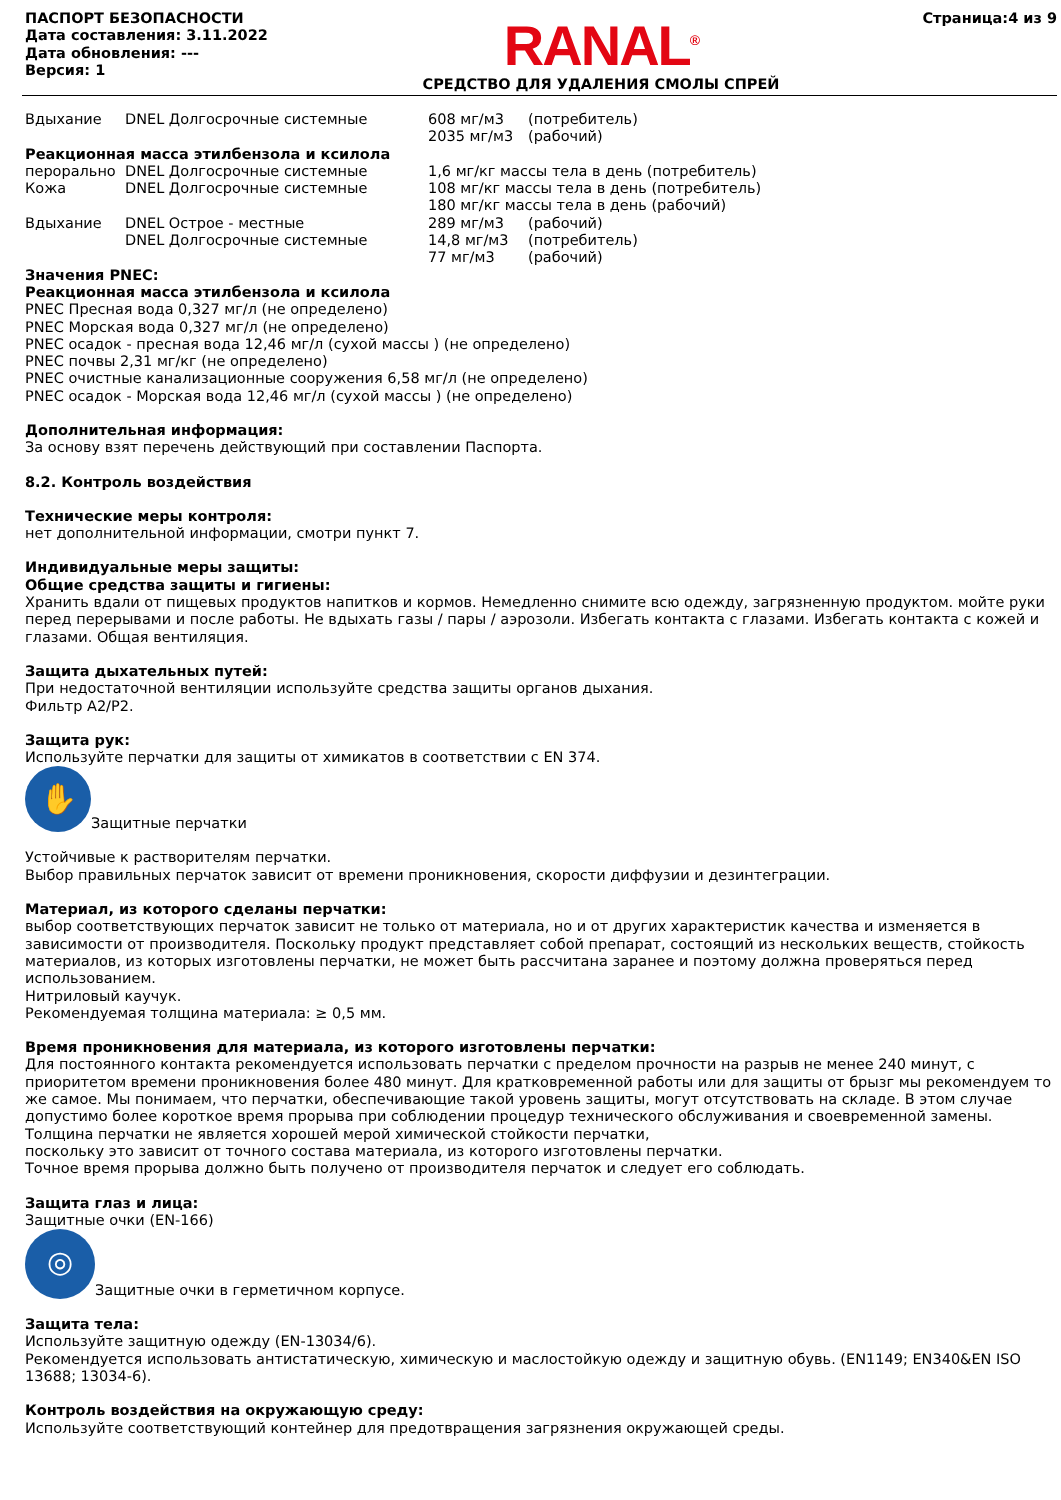ПАСПОРТ БЕЗОПАСНОСТИ
Дата составления: 3.11.2022
Дата обновления: ---
Версия: 1
RANAL<sup>®</sup>
СРЕДСТВО ДЛЯ УДАЛЕНИЯ СМОЛЫ СПРЕЙ
Страница:4 из 9
| Вдыхание | DNEL Долгосрочные системные | 608 мг/м3 | (потребитель) |
| | | 2035 мг/м3 | (рабочий) |
| Реакционная масса этилбензола и ксилола | | | |
| перорально | DNEL Долгосрочные системные | 1,6 мг/кг массы тела в день (потребитель) | |
| Кожа | DNEL Долгосрочные системные | 108 мг/кг массы тела в день (потребитель) | |
| | | 180 мг/кг массы тела в день (рабочий) | |
| Вдыхание | DNEL Острое - местные | 289 мг/м3 | (рабочий) |
| | DNEL Долгосрочные системные | 14,8 мг/м3 | (потребитель) |
| | | 77 мг/м3 | (рабочий) |
Значения PNEC:
Реакционная масса этилбензола и ксилола
PNEC Пресная вода 0,327 мг/л (не определено)
PNEC Морская вода 0,327 мг/л (не определено)
PNEC осадок - пресная вода 12,46 мг/л (сухой массы ) (не определено)
PNEC почвы 2,31 мг/кг (не определено)
PNEC очистные канализационные сооружения 6,58 мг/л (не определено)
PNEC осадок - Морская вода 12,46 мг/л (сухой массы ) (не определено)
Дополнительная информация:
За основу взят перечень действующий при составлении Паспорта.
8.2. Контроль воздействия
Технические меры контроля:
нет дополнительной информации, смотри пункт 7.
Индивидуальные меры защиты:
Общие средства защиты и гигиены:
Хранить вдали от пищевых продуктов напитков и кормов. Немедленно снимите всю одежду, загрязненную продуктом. мойте руки перед перерывами и после работы. Не вдыхать газы / пары / аэрозоли. Избегать контакта с глазами. Избегать контакта с кожей и глазами. Общая вентиляция.
Защита дыхательных путей:
При недостаточной вентиляции используйте средства защиты органов дыхания.
Фильтр A2/P2.
Защита рук:
Используйте перчатки для защиты от химикатов в соответствии с EN 374.
✋ Защитные перчатки
Устойчивые к растворителям перчатки.
Выбор правильных перчаток зависит от времени проникновения, скорости диффузии и дезинтеграции.
Материал, из которого сделаны перчатки:
выбор соответствующих перчаток зависит не только от материала, но и от других характеристик качества и изменяется в зависимости от производителя. Поскольку продукт представляет собой препарат, состоящий из нескольких веществ, стойкость материалов, из которых изготовлены перчатки, не может быть рассчитана заранее и поэтому должна проверяться перед использованием.
Нитриловый каучук.
Рекомендуемая толщина материала: ≥ 0,5 мм.
Время проникновения для материала, из которого изготовлены перчатки:
Для постоянного контакта рекомендуется использовать перчатки с пределом прочности на разрыв не менее 240 минут, с приоритетом времени проникновения более 480 минут. Для кратковременной работы или для защиты от брызг мы рекомендуем то же самое. Мы понимаем, что перчатки, обеспечивающие такой уровень защиты, могут отсутствовать на складе. В этом случае допустимо более короткое время прорыва при соблюдении процедур технического обслуживания и своевременной замены. Толщина перчатки не является хорошей мерой химической стойкости перчатки,
поскольку это зависит от точного состава материала, из которого изготовлены перчатки.
Точное время прорыва должно быть получено от производителя перчаток и следует его соблюдать.
Защита глаз и лица:
Защитные очки (EN-166)
◎ Защитные очки в герметичном корпусе.
Защита тела:
Используйте защитную одежду (EN-13034/6).
Рекомендуется использовать антистатическую, химическую и маслостойкую одежду и защитную обувь. (EN1149; EN340&EN ISO 13688; 13034-6).
Контроль воздействия на окружающую среду:
Используйте соответствующий контейнер для предотвращения загрязнения окружающей среды.